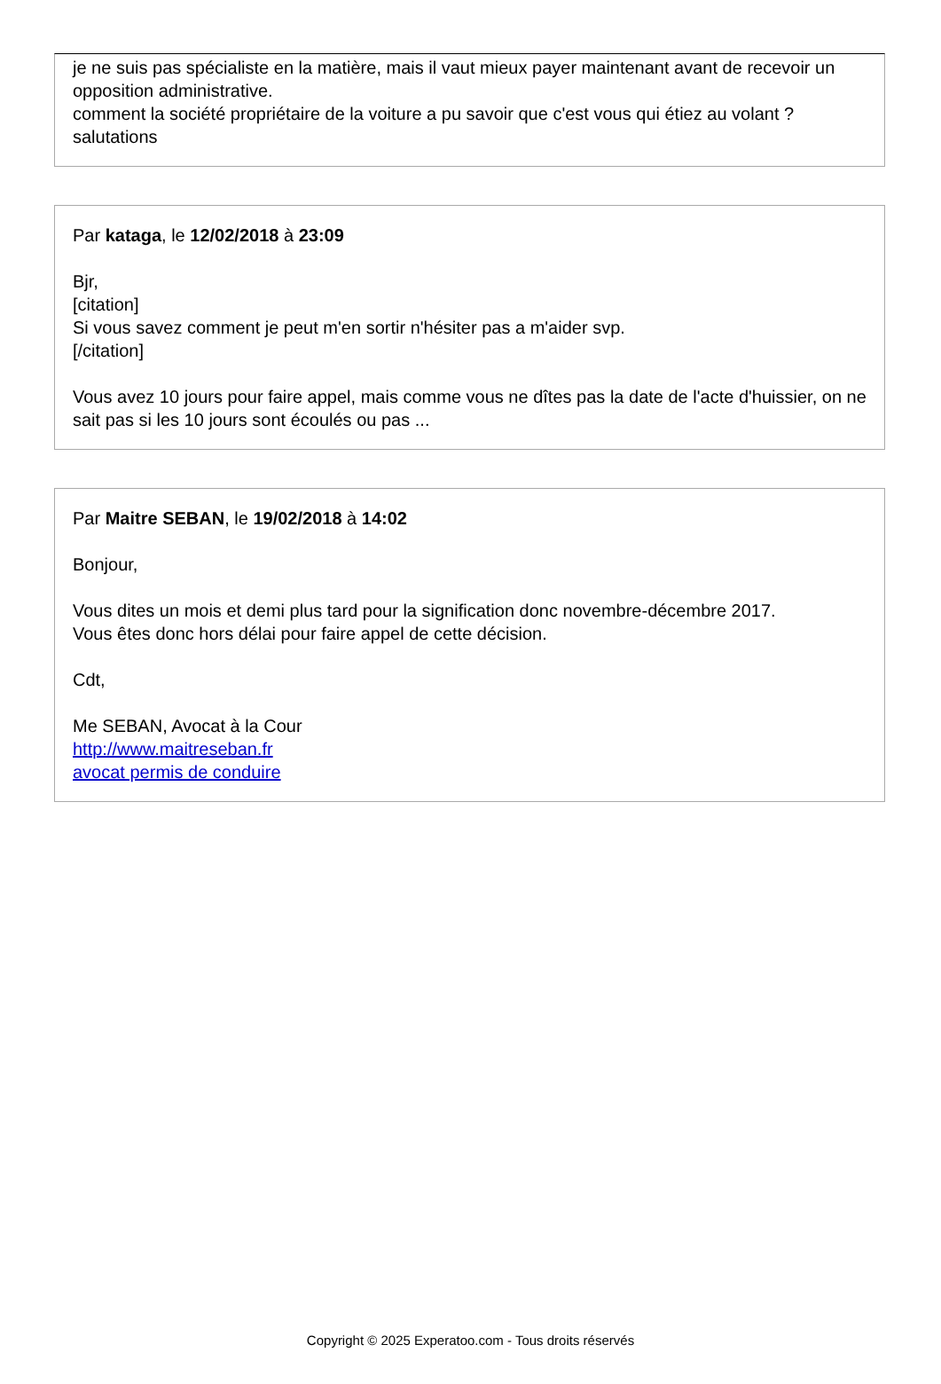je ne suis pas spécialiste en la matière, mais il vaut mieux payer maintenant avant de recevoir un opposition administrative.
comment la société propriétaire de la voiture a pu savoir que c'est vous qui étiez au volant ?
salutations
Par kataga, le 12/02/2018 à 23:09
Bjr,
[citation]
Si vous savez comment je peut m'en sortir n'hésiter pas a m'aider svp.
[/citation]
Vous avez 10 jours pour faire appel, mais comme vous ne dîtes pas la date de l'acte d'huissier, on ne sait pas si les 10 jours sont écoulés ou pas ...
Par Maitre SEBAN, le 19/02/2018 à 14:02
Bonjour,
Vous dites un mois et demi plus tard pour la signification donc novembre-décembre 2017.
Vous êtes donc hors délai pour faire appel de cette décision.
Cdt,
Me SEBAN, Avocat à la Cour
http://www.maitreseban.fr
avocat permis de conduire
Copyright © 2025 Experatoo.com - Tous droits réservés